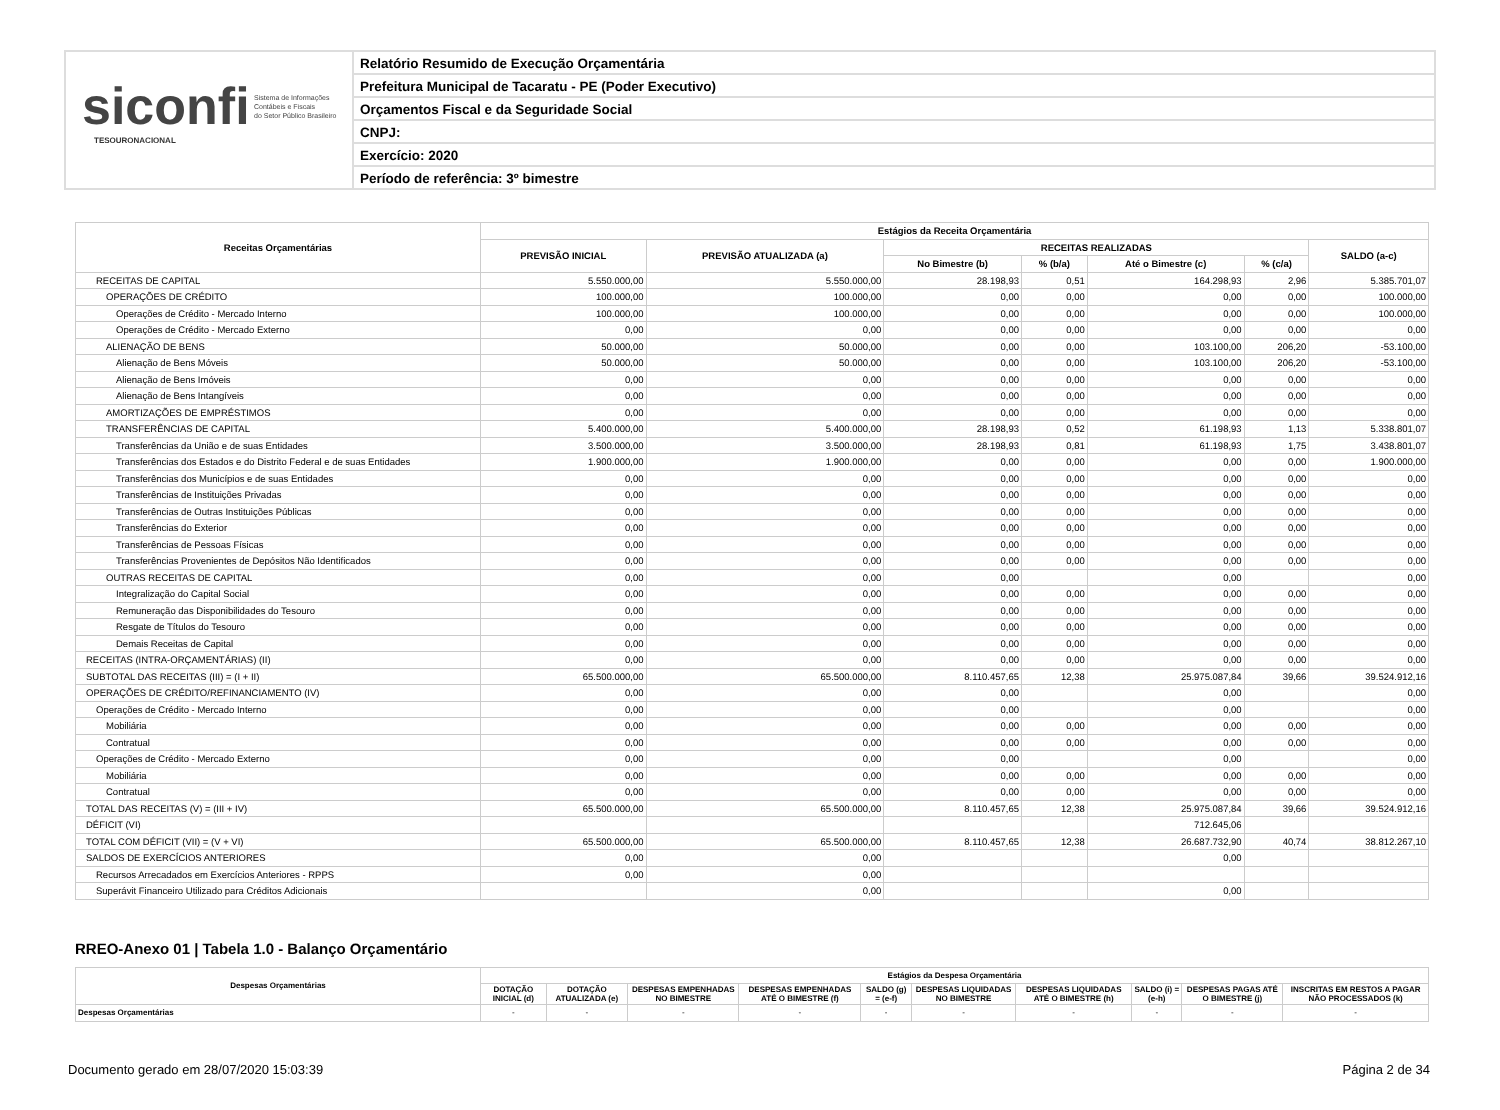siconfi Sistema de Informações
Contábeis e Fiscais
do Setor Público Brasileiro
TESOURONACIONAL
Relatório Resumido de Execução Orçamentária
Prefeitura Municipal de Tacaratu - PE (Poder Executivo)
Orçamentos Fiscal e da Seguridade Social
CNPJ:
Exercício: 2020
Período de referência: 3º bimestre
| Receitas Orçamentárias | Estágios da Receita Orçamentária | | | | | | |
| --- | --- | --- | --- | --- | --- | --- | --- |
| | PREVISÃO INICIAL | PREVISÃO ATUALIZADA (a) | RECEITAS REALIZADAS | | | | SALDO (a-c) |
| | | | No Bimestre (b) | % (b/a) | Até o Bimestre (c) | % (c/a) | |
| RECEITAS DE CAPITAL | 5.550.000,00 | 5.550.000,00 | 28.198,93 | 0,51 | 164.298,93 | 2,96 | 5.385.701,07 |
| OPERAÇÕES DE CRÉDITO | 100.000,00 | 100.000,00 | 0,00 | 0,00 | 0,00 | 0,00 | 100.000,00 |
| Operações de Crédito - Mercado Interno | 100.000,00 | 100.000,00 | 0,00 | 0,00 | 0,00 | 0,00 | 100.000,00 |
| Operações de Crédito - Mercado Externo | 0,00 | 0,00 | 0,00 | 0,00 | 0,00 | 0,00 | 0,00 |
| ALIENAÇÃO DE BENS | 50.000,00 | 50.000,00 | 0,00 | 0,00 | 103.100,00 | 206,20 | -53.100,00 |
| Alienação de Bens Móveis | 50.000,00 | 50.000,00 | 0,00 | 0,00 | 103.100,00 | 206,20 | -53.100,00 |
| Alienação de Bens Imóveis | 0,00 | 0,00 | 0,00 | 0,00 | 0,00 | 0,00 | 0,00 |
| Alienação de Bens Intangíveis | 0,00 | 0,00 | 0,00 | 0,00 | 0,00 | 0,00 | 0,00 |
| AMORTIZAÇÕES DE EMPRÉSTIMOS | 0,00 | 0,00 | 0,00 | 0,00 | 0,00 | 0,00 | 0,00 |
| TRANSFERÊNCIAS DE CAPITAL | 5.400.000,00 | 5.400.000,00 | 28.198,93 | 0,52 | 61.198,93 | 1,13 | 5.338.801,07 |
| Transferências da União e de suas Entidades | 3.500.000,00 | 3.500.000,00 | 28.198,93 | 0,81 | 61.198,93 | 1,75 | 3.438.801,07 |
| Transferências dos Estados e do Distrito Federal e de suas Entidades | 1.900.000,00 | 1.900.000,00 | 0,00 | 0,00 | 0,00 | 0,00 | 1.900.000,00 |
| Transferências dos Municípios e de suas Entidades | 0,00 | 0,00 | 0,00 | 0,00 | 0,00 | 0,00 | 0,00 |
| Transferências de Instituições Privadas | 0,00 | 0,00 | 0,00 | 0,00 | 0,00 | 0,00 | 0,00 |
| Transferências de Outras Instituições Públicas | 0,00 | 0,00 | 0,00 | 0,00 | 0,00 | 0,00 | 0,00 |
| Transferências do Exterior | 0,00 | 0,00 | 0,00 | 0,00 | 0,00 | 0,00 | 0,00 |
| Transferências de Pessoas Físicas | 0,00 | 0,00 | 0,00 | 0,00 | 0,00 | 0,00 | 0,00 |
| Transferências Provenientes de Depósitos Não Identificados | 0,00 | 0,00 | 0,00 | 0,00 | 0,00 | 0,00 | 0,00 |
| OUTRAS RECEITAS DE CAPITAL | 0,00 | 0,00 | 0,00 | | 0,00 | | 0,00 |
| Integralização do Capital Social | 0,00 | 0,00 | 0,00 | 0,00 | 0,00 | 0,00 | 0,00 |
| Remuneração das Disponibilidades do Tesouro | 0,00 | 0,00 | 0,00 | 0,00 | 0,00 | 0,00 | 0,00 |
| Resgate de Títulos do Tesouro | 0,00 | 0,00 | 0,00 | 0,00 | 0,00 | 0,00 | 0,00 |
| Demais Receitas de Capital | 0,00 | 0,00 | 0,00 | 0,00 | 0,00 | 0,00 | 0,00 |
| RECEITAS (INTRA-ORÇAMENTÁRIAS) (II) | 0,00 | 0,00 | 0,00 | 0,00 | 0,00 | 0,00 | 0,00 |
| SUBTOTAL DAS RECEITAS (III) = (I + II) | 65.500.000,00 | 65.500.000,00 | 8.110.457,65 | 12,38 | 25.975.087,84 | 39,66 | 39.524.912,16 |
| OPERAÇÕES DE CRÉDITO/REFINANCIAMENTO (IV) | 0,00 | 0,00 | 0,00 | | 0,00 | | 0,00 |
| Operações de Crédito - Mercado Interno | 0,00 | 0,00 | 0,00 | | 0,00 | | 0,00 |
| Mobiliária | 0,00 | 0,00 | 0,00 | 0,00 | 0,00 | 0,00 | 0,00 |
| Contratual | 0,00 | 0,00 | 0,00 | 0,00 | 0,00 | 0,00 | 0,00 |
| Operações de Crédito - Mercado Externo | 0,00 | 0,00 | 0,00 | | 0,00 | | 0,00 |
| Mobiliária | 0,00 | 0,00 | 0,00 | 0,00 | 0,00 | 0,00 | 0,00 |
| Contratual | 0,00 | 0,00 | 0,00 | 0,00 | 0,00 | 0,00 | 0,00 |
| TOTAL DAS RECEITAS (V) = (III + IV) | 65.500.000,00 | 65.500.000,00 | 8.110.457,65 | 12,38 | 25.975.087,84 | 39,66 | 39.524.912,16 |
| DÉFICIT (VI) | | | | | 712.645,06 | | |
| TOTAL COM DÉFICIT (VII) = (V + VI) | 65.500.000,00 | 65.500.000,00 | 8.110.457,65 | 12,38 | 26.687.732,90 | 40,74 | 38.812.267,10 |
| SALDOS DE EXERCÍCIOS ANTERIORES | 0,00 | 0,00 | | | 0,00 | | |
| Recursos Arrecadados em Exercícios Anteriores - RPPS | 0,00 | 0,00 | | | | | |
| Superávit Financeiro Utilizado para Créditos Adicionais | | 0,00 | | | 0,00 | | |
RREO-Anexo 01 | Tabela 1.0 - Balanço Orçamentário
| Despesas Orçamentárias | Estágios da Despesa Orçamentária | | | | | | | | | |
| --- | --- | --- | --- | --- | --- | --- | --- | --- | --- | --- |
| | DOTAÇÃO INICIAL (d) | DOTAÇÃO ATUALIZADA (e) | DESPESAS EMPENHADAS NO BIMESTRE | DESPESAS EMPENHADAS ATÉ O BIMESTRE (f) | SALDO (g) = (e-f) | DESPESAS LIQUIDADAS NO BIMESTRE | DESPESAS LIQUIDADAS ATÉ O BIMESTRE (h) | SALDO (i) = (e-h) | DESPESAS PAGAS ATÉ O BIMESTRE (j) | INSCRITAS EM RESTOS A PAGAR NÃO PROCESSADOS (k) |
| Despesas Orçamentárias | - | - | - | - | - | - | - | - | - | - |
Documento gerado em 28/07/2020 15:03:39 Página 2 de 34